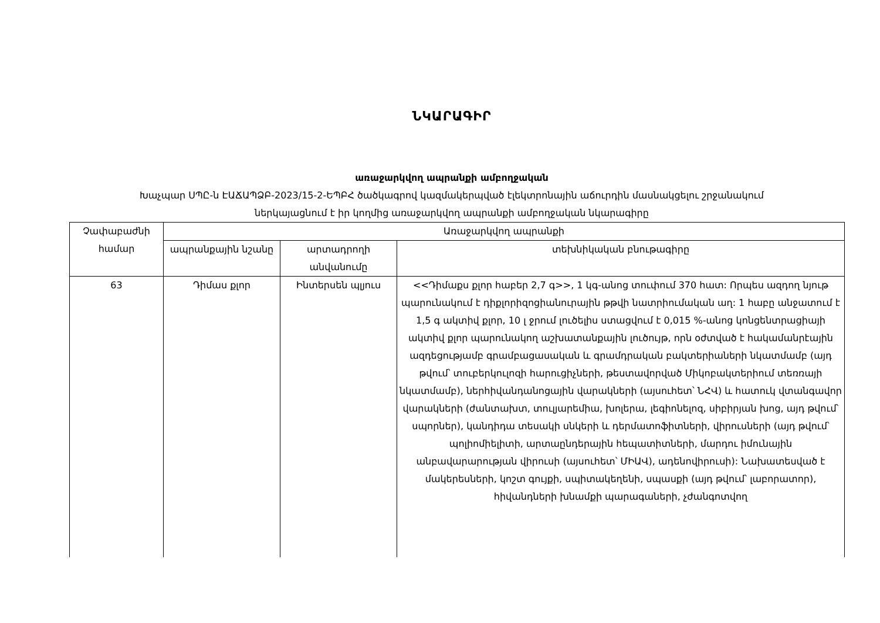ՆԿԱՐԱԳԻՐ
առաջարկվող ապրանքի ամբողջական
Խաչպար ՍՊԸ-ն ԷԱՃԱՊՁԲ-2023/15-2-ԵՊԲՀ ծածկագրով կազմակերպված էլեկտրոնային աճուրդին մասնակցելու շրջանակում
ներկայացնում է իր կողմից առաջարկվող ապրանքի ամբողջական նկարագիրը
| Չափաբաժնի համար | Առաջարկվող ապրանքի | | |
| --- | --- | --- | --- |
| | ապրանքային նշանը | արտադրողի անվանումը | տեխնիկական բնութագիրը |
| 63 | Դիմաս քլոր | Ինտերսեն պլյուս | <<Դիմաքս քլոր հաբեր 2,7 գ>>, 1 կգ-անոց տուփում 370 հատ: Որպես ազդող նյութ պարունակում է դիքլորիզոցիանուրային թթվի նատրիումական աղ: 1 հաբը անջատում է 1,5 գ ակտիվ քլոր, 10 լ ջրում լուծելիս ստացվում է 0,015 %-անոց կոնցենտրացիայի ակտիվ քլոր պարունակող աշխատանքային լուծույթ, որն օժտված է հակամանրէային ազդեցությամբ գրամբացասական և գրամդրական բակտերիաների նկատմամբ (այդ թվում՝ տուբերկուլոզի հարուցիչների, թեստավորված Միկոբակտերիում տեռռայի նկատմամբ), ներհիվանդանոցային վարակների (այսուհետ՝ ՆՀՎ) և հատուկ վտանգավոր վարակների (ժանտախտ, տուլյարեմիա, խոլերա, լեգիոնելոզ, սիբիրյան խոց, այդ թվում՝ սպորներ), կանդիդա տեսակի սնկերի և դերմատոֆիտների, վիրուսների (այդ թվում՝ պոլիոմիելիտի, արտաընդերային հեպատիտների, մարդու իմունային անբավարարության վիրուսի (այսուհետ՝ ՄԻԱՎ), ադենովիրուսի): Նախատեսված է մակերեսների, կոշտ գույքի, սպիտակեղենի, սպասքի (այդ թվում՝ լաբորատոր), հիվանդների խնամքի պարագաների, չժանգոտվող |